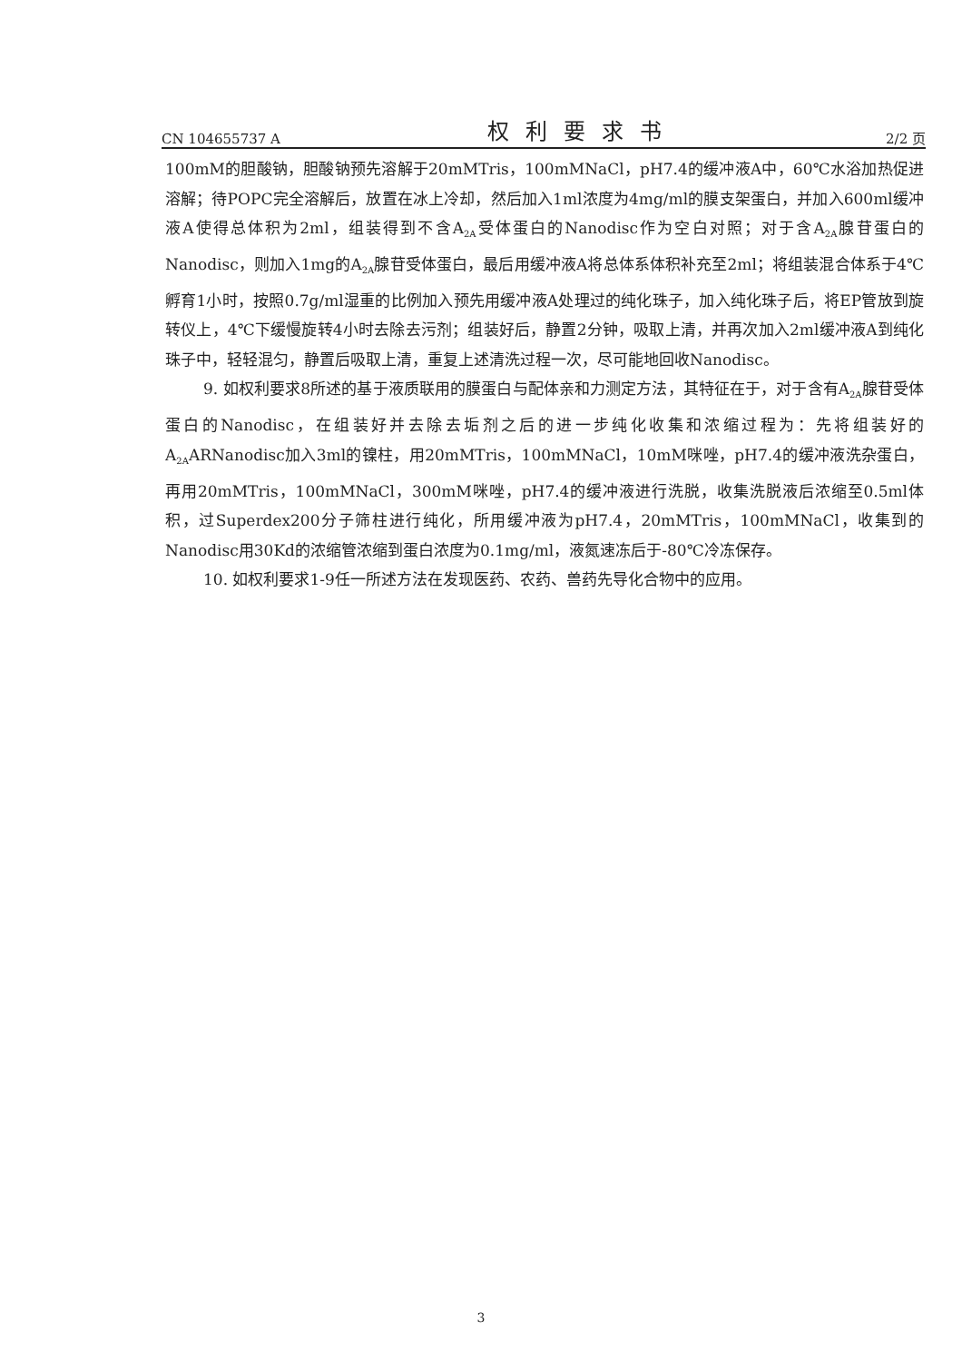CN 104655737 A 权利要求书 2/2 页
100mM的胆酸钠，胆酸钠预先溶解于20mMTris，100mMNaCl，pH7.4的缓冲液A中，60℃水浴加热促进溶解；待POPC完全溶解后，放置在冰上冷却，然后加入1ml浓度为4mg/ml的膜支架蛋白，并加入600ml缓冲液A使得总体积为2ml，组装得到不含A<sub>2A</sub>受体蛋白的Nanodisc作为空白对照；对于含A<sub>2A</sub>腺苷蛋白的Nanodisc，则加入1mg的A<sub>2A</sub>腺苷受体蛋白，最后用缓冲液A将总体系体积补充至2ml；将组装混合体系于4℃孵育1小时，按照0.7g/ml湿重的比例加入预先用缓冲液A处理过的纯化珠子，加入纯化珠子后，将EP管放到旋转仪上，4℃下缓慢旋转4小时去除去污剂；组装好后，静置2分钟，吸取上清，并再次加入2ml缓冲液A到纯化珠子中，轻轻混匀，静置后吸取上清，重复上述清洗过程一次，尽可能地回收Nanodisc。
9. 如权利要求8所述的基于液质联用的膜蛋白与配体亲和力测定方法，其特征在于，对于含有A<sub>2A</sub>腺苷受体蛋白的Nanodisc，在组装好并去除去垢剂之后的进一步纯化收集和浓缩过程为：先将组装好的A<sub>2A</sub>ARNanodisc加入3ml的镍柱，用20mMTris，100mMNaCl，10mM咪唑，pH7.4的缓冲液洗杂蛋白，再用20mMTris，100mMNaCl，300mM咪唑，pH7.4的缓冲液进行洗脱，收集洗脱液后浓缩至0.5ml体积，过Superdex200分子筛柱进行纯化，所用缓冲液为pH7.4，20mMTris，100mMNaCl，收集到的Nanodisc用30Kd的浓缩管浓缩到蛋白浓度为0.1mg/ml，液氮速冻后于-80℃冷冻保存。
10. 如权利要求1-9任一所述方法在发现医药、农药、兽药先导化合物中的应用。
3